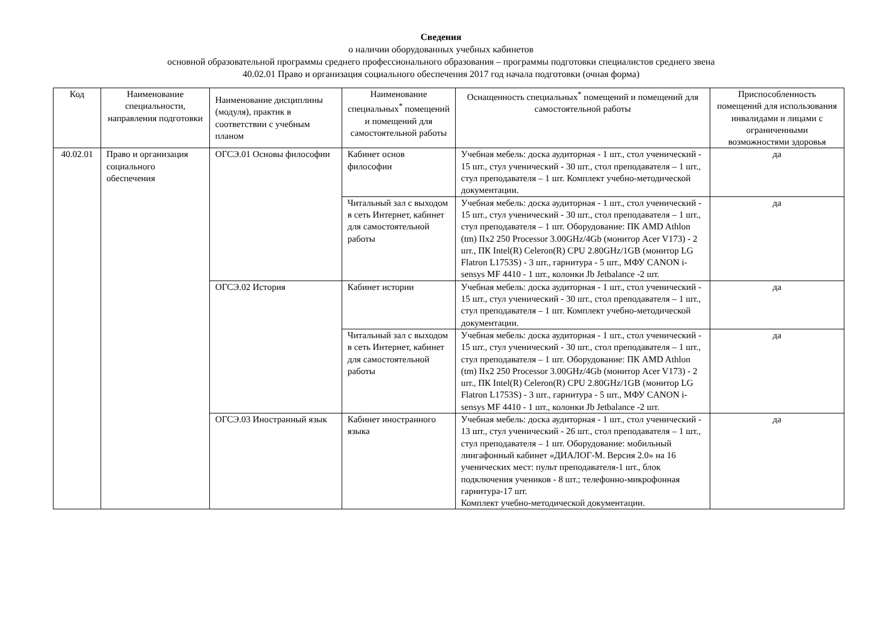Сведения
о наличии оборудованных учебных кабинетов
основной образовательной программы среднего профессионального образования – программы подготовки специалистов среднего звена
40.02.01 Право и организация социального обеспечения 2017 год начала подготовки (очная форма)
| Код | Наименование специальности, направления подготовки | Наименование дисциплины (модуля), практик в соответствии с учебным планом | Наименование специальных<sup>*</sup> помещений и помещений для самостоятельной работы | Оснащенность специальных<sup>*</sup> помещений и помещений для самостоятельной работы | Приспособленность помещений для использования инвалидами и лицами с ограниченными возможностями здоровья |
| --- | --- | --- | --- | --- | --- |
| 40.02.01 | Право и организация социального обеспечения | ОГСЭ.01 Основы философии | Кабинет основ философии | Учебная мебель: доска аудиторная - 1 шт., стол ученический - 15 шт., стул ученический - 30 шт., стол преподавателя – 1 шт., стул преподавателя – 1 шт. Комплект учебно-методической документации. | да |
| | | | Читальный зал с выходом в сеть Интернет, кабинет для самостоятельной работы | Учебная мебель: доска аудиторная - 1 шт., стол ученический - 15 шт., стул ученический - 30 шт., стол преподавателя – 1 шт., стул преподавателя – 1 шт. Оборудование: ПК AMD Athlon (tm) IIx2 250 Processor 3.00GHz/4Gb (монитор Acer V173) - 2 шт., ПК Intel(R) Celeron(R) CPU 2.80GHz/1GB (монитор LG Flatron L1753S) - 3 шт., гарнитура - 5 шт., МФУ CANON i-sensys MF 4410 - 1 шт., колонки Jb Jetbalance -2 шт. | да |
| | | ОГСЭ.02 История | Кабинет истории | Учебная мебель: доска аудиторная - 1 шт., стол ученический - 15 шт., стул ученический - 30 шт., стол преподавателя – 1 шт., стул преподавателя – 1 шт. Комплект учебно-методической документации. | да |
| | | | Читальный зал с выходом в сеть Интернет, кабинет для самостоятельной работы | Учебная мебель: доска аудиторная - 1 шт., стол ученический - 15 шт., стул ученический - 30 шт., стол преподавателя – 1 шт., стул преподавателя – 1 шт. Оборудование: ПК AMD Athlon (tm) IIx2 250 Processor 3.00GHz/4Gb (монитор Acer V173) - 2 шт., ПК Intel(R) Celeron(R) CPU 2.80GHz/1GB (монитор LG Flatron L1753S) - 3 шт., гарнитура - 5 шт., МФУ CANON i-sensys MF 4410 - 1 шт., колонки Jb Jetbalance -2 шт. | да |
| | | ОГСЭ.03 Иностранный язык | Кабинет иностранного языка | Учебная мебель: доска аудиторная - 1 шт., стол ученический - 13 шт., стул ученический - 26 шт., стол преподавателя – 1 шт., стул преподавателя – 1 шт. Оборудование: мобильный лингафонный кабинет «ДИАЛОГ-М. Версия 2.0» на 16 ученических мест: пульт преподавателя-1 шт., блок подключения учеников - 8 шт.; телефонно-микрофонная гарнитура-17 шт. Комплект учебно-методической документации. | да |